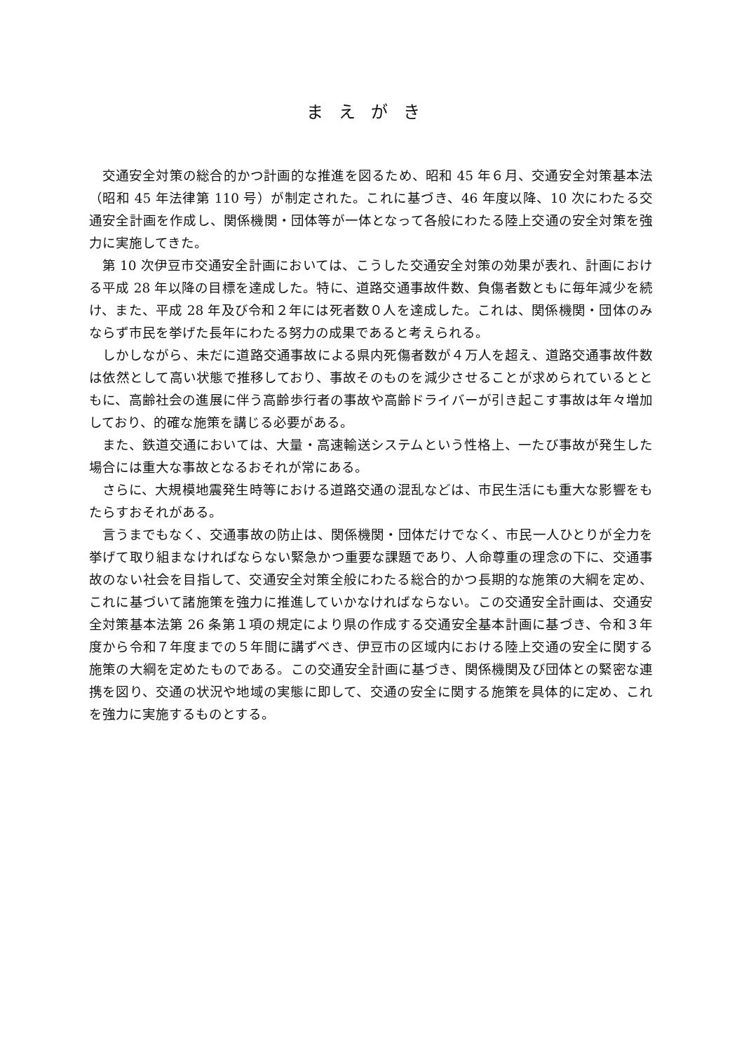まえがき
交通安全対策の総合的かつ計画的な推進を図るため、昭和 45 年６月、交通安全対策基本法（昭和 45 年法律第 110 号）が制定された。これに基づき、46 年度以降、10 次にわたる交通安全計画を作成し、関係機関・団体等が一体となって各般にわたる陸上交通の安全対策を強力に実施してきた。
第 10 次伊豆市交通安全計画においては、こうした交通安全対策の効果が表れ、計画における平成 28 年以降の目標を達成した。特に、道路交通事故件数、負傷者数ともに毎年減少を続け、また、平成 28 年及び令和２年には死者数０人を達成した。これは、関係機関・団体のみならず市民を挙げた長年にわたる努力の成果であると考えられる。
しかしながら、未だに道路交通事故による県内死傷者数が４万人を超え、道路交通事故件数は依然として高い状態で推移しており、事故そのものを減少させることが求められているとともに、高齢社会の進展に伴う高齢歩行者の事故や高齢ドライバーが引き起こす事故は年々増加しており、的確な施策を講じる必要がある。
また、鉄道交通においては、大量・高速輸送システムという性格上、一たび事故が発生した場合には重大な事故となるおそれが常にある。
さらに、大規模地震発生時等における道路交通の混乱などは、市民生活にも重大な影響をもたらすおそれがある。
言うまでもなく、交通事故の防止は、関係機関・団体だけでなく、市民一人ひとりが全力を挙げて取り組まなければならない緊急かつ重要な課題であり、人命尊重の理念の下に、交通事故のない社会を目指して、交通安全対策全般にわたる総合的かつ長期的な施策の大綱を定め、これに基づいて諸施策を強力に推進していかなければならない。この交通安全計画は、交通安全対策基本法第 26 条第１項の規定により県の作成する交通安全基本計画に基づき、令和３年度から令和７年度までの５年間に講ずべき、伊豆市の区域内における陸上交通の安全に関する施策の大綱を定めたものである。この交通安全計画に基づき、関係機関及び団体との緊密な連携を図り、交通の状況や地域の実態に即して、交通の安全に関する施策を具体的に定め、これを強力に実施するものとする。